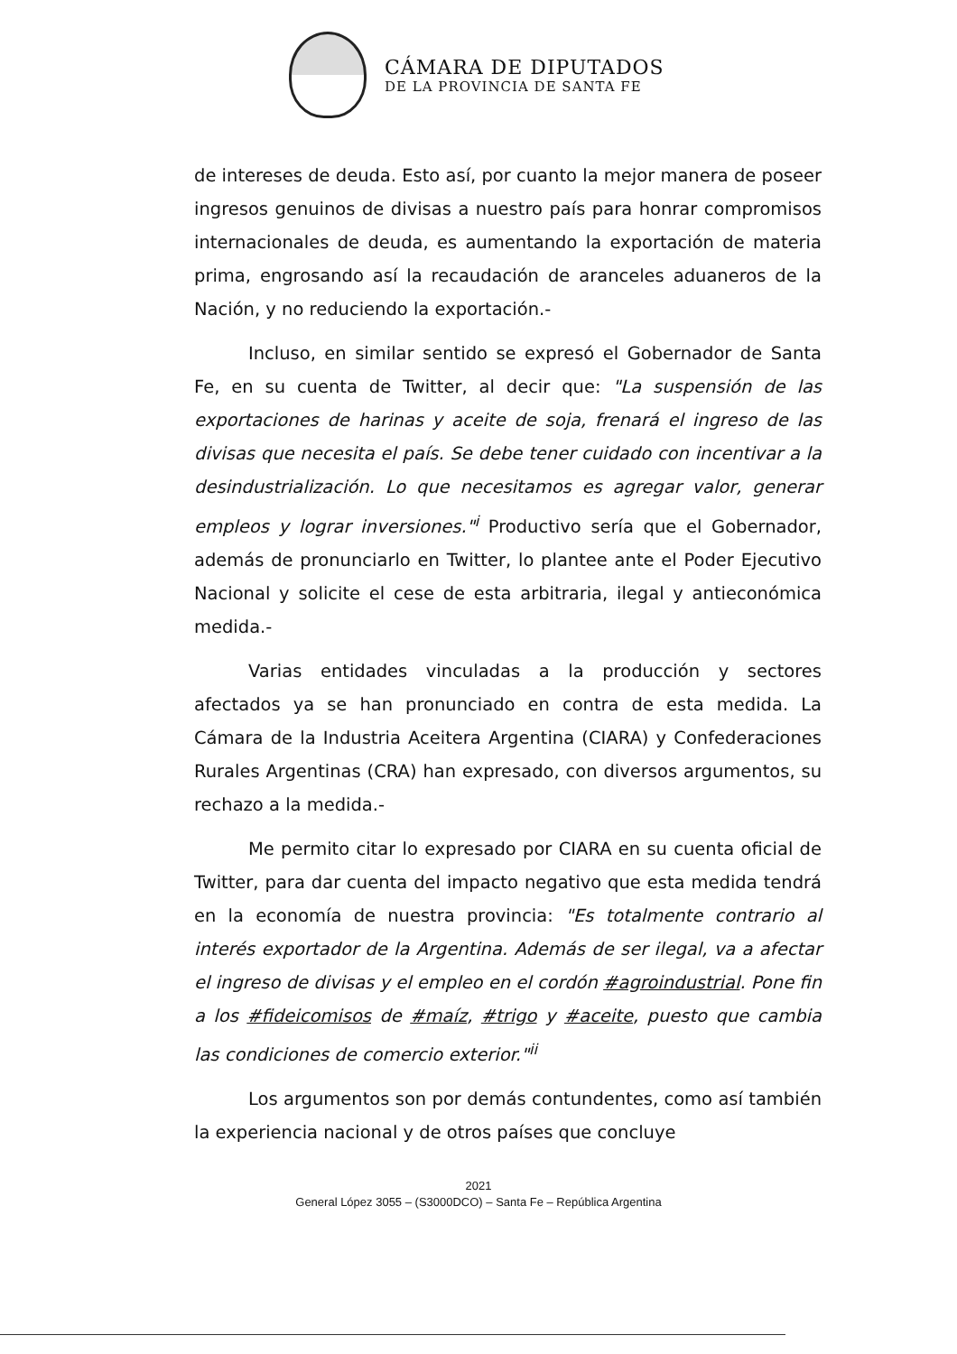CÁMARA DE DIPUTADOS
DE LA PROVINCIA DE SANTA FE
de intereses de deuda. Esto así, por cuanto la mejor manera de poseer ingresos genuinos de divisas a nuestro país para honrar compromisos internacionales de deuda, es aumentando la exportación de materia prima, engrosando así la recaudación de aranceles aduaneros de la Nación, y no reduciendo la exportación.-
Incluso, en similar sentido se expresó el Gobernador de Santa Fe, en su cuenta de Twitter, al decir que: "La suspensión de las exportaciones de harinas y aceite de soja, frenará el ingreso de las divisas que necesita el país. Se debe tener cuidado con incentivar a la desindustrialización. Lo que necesitamos es agregar valor, generar empleos y lograr inversiones."<sup>i</sup> Productivo sería que el Gobernador, además de pronunciarlo en Twitter, lo plantee ante el Poder Ejecutivo Nacional y solicite el cese de esta arbitraria, ilegal y antieconómica medida.-
Varias entidades vinculadas a la producción y sectores afectados ya se han pronunciado en contra de esta medida. La Cámara de la Industria Aceitera Argentina (CIARA) y Confederaciones Rurales Argentinas (CRA) han expresado, con diversos argumentos, su rechazo a la medida.-
Me permito citar lo expresado por CIARA en su cuenta oficial de Twitter, para dar cuenta del impacto negativo que esta medida tendrá en la economía de nuestra provincia: "Es totalmente contrario al interés exportador de la Argentina. Además de ser ilegal, va a afectar el ingreso de divisas y el empleo en el cordón #agroindustrial. Pone fin a los #fideicomisos de #maíz, #trigo y #aceite, puesto que cambia las condiciones de comercio exterior."<sup>ii</sup>
Los argumentos son por demás contundentes, como así también la experiencia nacional y de otros países que concluye
2021
General López 3055 – (S3000DCO) – Santa Fe – República Argentina